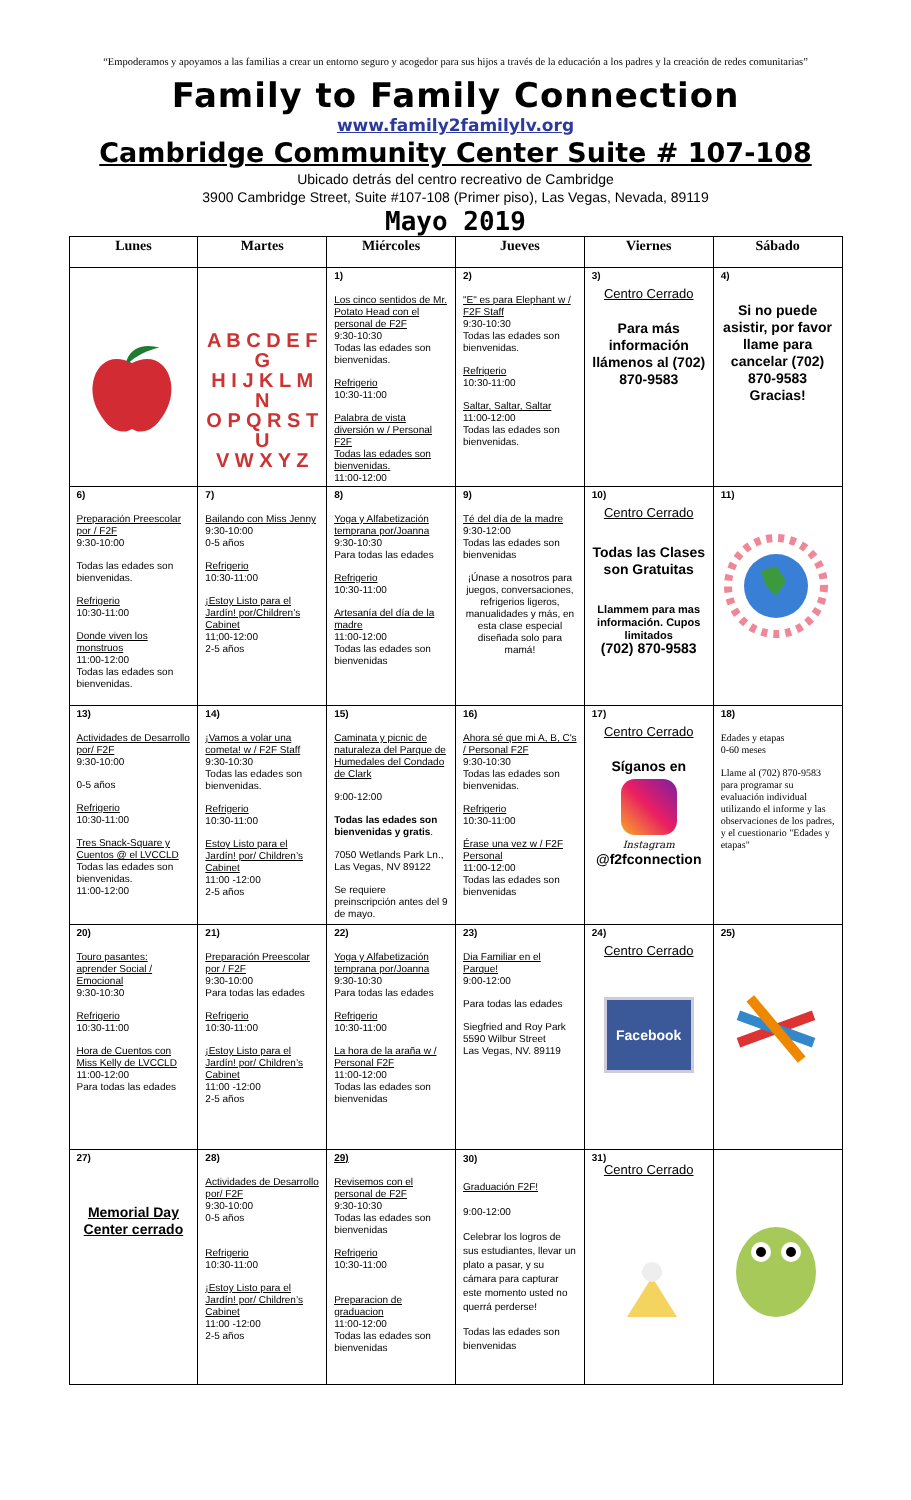“Empoderamos y apoyamos a las familias a crear un entorno seguro y acogedor para sus hijos a través de la educación a los padres y la creación de redes comunitarias”
Family to Family Connection
www.family2familylv.org
Cambridge Community Center Suite # 107-108
Ubicado detrás del centro recreativo de Cambridge
3900 Cambridge Street, Suite #107-108 (Primer piso), Las Vegas, Nevada, 89119
Mayo 2019
| Lunes | Martes | Miércoles | Jueves | Viernes | Sábado |
| --- | --- | --- | --- | --- | --- |
| | A B C D E F G H I J K L M N O P Q R S T U V W X Y Z | 1) Los cinco sentidos de Mr. Potato Head con el personal de F2F 9:30-10:30 Todas las edades son bienvenidas. Refrigerio 10:30-11:00 Palabra de vista diversión w / Personal F2F Todas las edades son bienvenidas. 11:00-12:00 | 2) "E" es para Elephant w / F2F Staff 9:30-10:30 Todas las edades son bienvenidas. Refrigerio 10:30-11:00 Saltar, Saltar, Saltar 11:00-12:00 Todas las edades son bienvenidas. | 3) Centro Cerrado Para más información llámenos al (702) 870-9583 | 4) Si no puede asistir, por favor llame para cancelar (702) 870-9583 Gracias! |
| 6) Preparación Preescolar por / F2F 9:30-10:00 Todas las edades son bienvenidas. Refrigerio 10:30-11:00 Donde viven los monstruos 11:00-12:00 Todas las edades son bienvenidas. | 7) Bailando con Miss Jenny 9:30-10:00 0-5 años Refrigerio 10:30-11:00 ¡Estoy Listo para el Jardín! por/Children’s Cabinet 11;00-12:00 2-5 años | 8) Yoga y Alfabetización temprana por/Joanna 9:30-10:30 Para todas las edades Refrigerio 10:30-11:00 Artesanía del día de la madre 11:00-12:00 Todas las edades son bienvenidas | 9) Té del día de la madre 9:30-12:00 Todas las edades son bienvenidas ¡Únase a nosotros para juegos, conversaciones, refrigerios ligeros, manualidades y más, en esta clase especial diseñada solo para mamá! | 10) Centro Cerrado Todas las Clases son Gratuitas Llammem para mas información. Cupos limitados (702) 870-9583 | 11) |
| 13) Actividades de Desarrollo por/ F2F 9:30-10:00 0-5 años Refrigerio 10:30-11:00 Tres Snack-Square y Cuentos @ el LVCCLD Todas las edades son bienvenidas. 11:00-12:00 | 14) ¡Vamos a volar una cometa! w / F2F Staff 9:30-10:30 Todas las edades son bienvenidas. Refrigerio 10:30-11:00 Estoy Listo para el Jardín! por/ Children’s Cabinet 11:00 -12:00 2-5 años | 15) Caminata y picnic de naturaleza del Parque de Humedales del Condado de Clark 9:00-12:00 Todas las edades son bienvenidas y gratis . 7050 Wetlands Park Ln., Las Vegas, NV 89122 Se requiere preinscripción antes del 9 de mayo. | 16) Ahora sé que mi A, B, C's / Personal F2F 9:30-10:30 Todas las edades son bienvenidas. Refrigerio 10:30-11:00 Érase una vez w / F2F Personal 11:00-12:00 Todas las edades son bienvenidas | 17) Centro Cerrado Síganos en Instagram @f2fconnection | 18) Edades y etapas 0-60 meses Llame al (702) 870-9583 para programar su evaluación individual utilizando el informe y las observaciones de los padres, y el cuestionario "Edades y etapas" |
| 20) Touro pasantes: aprender Social / Emocional 9:30-10:30 Refrigerio 10:30-11:00 Hora de Cuentos con Miss Kelly de LVCCLD 11:00-12:00 Para todas las edades | 21) Preparación Preescolar por / F2F 9:30-10:00 Para todas las edades Refrigerio 10:30-11:00 ¡Estoy Listo para el Jardín! por/ Children’s Cabinet 11:00 -12:00 2-5 años | 22) Yoga y Alfabetización temprana por/Joanna 9:30-10:30 Para todas las edades Refrigerio 10:30-11:00 La hora de la araña w / Personal F2F 11:00-12:00 Todas las edades son bienvenidas | 23) Dia Familiar en el Parque! 9:00-12:00 Para todas las edades Siegfried and Roy Park 5590 Wilbur Street Las Vegas, NV. 89119 | 24) Centro Cerrado Facebook | 25) |
| 27) Memorial Day Center cerrado | 28) Actividades de Desarrollo por/ F2F 9:30-10:00 0-5 años Refrigerio 10:30-11:00 ¡Estoy Listo para el Jardín! por/ Children’s Cabinet 11:00 -12:00 2-5 años | 29) Revisemos con el personal de F2F 9:30-10:30 Todas las edades son bienvenidas Refrigerio 10:30-11:00 Preparacion de graduacion 11:00-12:00 Todas las edades son bienvenidas | 30) Graduación F2F! 9:00-12:00 Celebrar los logros de sus estudiantes, llevar un plato a pasar, y su cámara para capturar este momento usted no querrá perderse! Todas las edades son bienvenidas | 31) Centro Cerrado | |